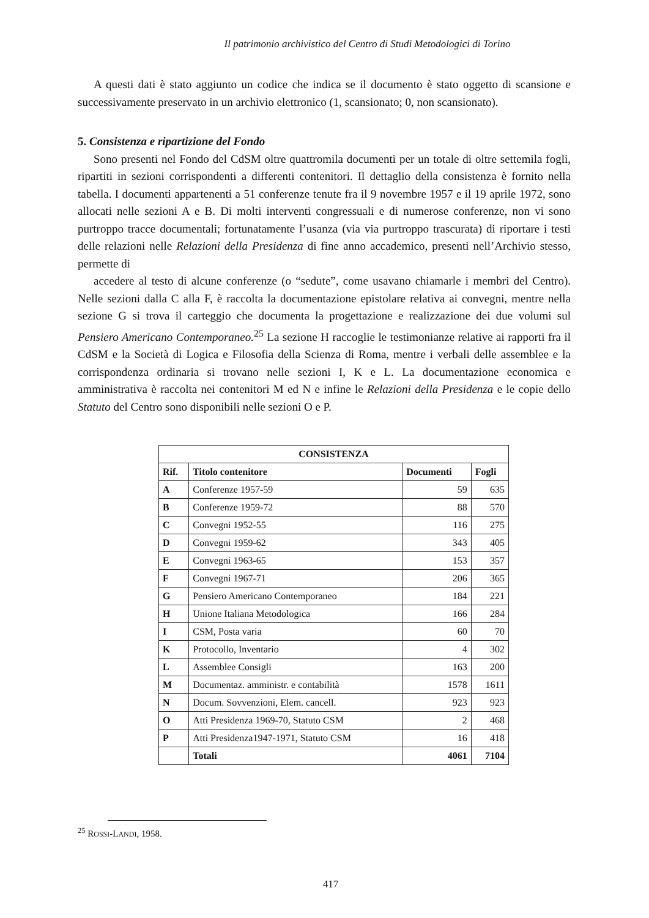Il patrimonio archivistico del Centro di Studi Metodologici di Torino
A questi dati è stato aggiunto un codice che indica se il documento è stato oggetto di scansione e successivamente preservato in un archivio elettronico (1, scansionato; 0, non scansionato).
5. Consistenza e ripartizione del Fondo
Sono presenti nel Fondo del CdSM oltre quattromila documenti per un totale di oltre settemila fogli, ripartiti in sezioni corrispondenti a differenti contenitori. Il dettaglio della consistenza è fornito nella tabella. I documenti appartenenti a 51 conferenze tenute fra il 9 novembre 1957 e il 19 aprile 1972, sono allocati nelle sezioni A e B. Di molti interventi congressuali e di numerose conferenze, non vi sono purtroppo tracce documentali; fortunatamente l’usanza (via via purtroppo trascurata) di riportare i testi delle relazioni nelle Relazioni della Presidenza di fine anno accademico, presenti nell’Archivio stesso, permette di
accedere al testo di alcune conferenze (o “sedute”, come usavano chiamarle i membri del Centro). Nelle sezioni dalla C alla F, è raccolta la documentazione epistolare relativa ai convegni, mentre nella sezione G si trova il carteggio che documenta la progettazione e realizzazione dei due volumi sul Pensiero Americano Contemporaneo.<sup>25</sup> La sezione H raccoglie le testimonianze relative ai rapporti fra il CdSM e la Società di Logica e Filosofia della Scienza di Roma, mentre i verbali delle assemblee e la corrispondenza ordinaria si trovano nelle sezioni I, K e L. La documentazione economica e amministrativa è raccolta nei contenitori M ed N e infine le Relazioni della Presidenza e le copie dello Statuto del Centro sono disponibili nelle sezioni O e P.
| CONSISTENZA | | | |
| --- | --- | --- | --- |
| Rif. | Titolo contenitore | Documenti | Fogli |
| A | Conferenze 1957-59 | 59 | 635 |
| B | Conferenze 1959-72 | 88 | 570 |
| C | Convegni 1952-55 | 116 | 275 |
| D | Convegni 1959-62 | 343 | 405 |
| E | Convegni 1963-65 | 153 | 357 |
| F | Convegni 1967-71 | 206 | 365 |
| G | Pensiero Americano Contemporaneo | 184 | 221 |
| H | Unione Italiana Metodologica | 166 | 284 |
| I | CSM, Posta varia | 60 | 70 |
| K | Protocollo, Inventario | 4 | 302 |
| L | Assemblee Consigli | 163 | 200 |
| M | Documentaz. amministr. e contabilità | 1578 | 1611 |
| N | Docum. Sovvenzioni, Elem. cancell. | 923 | 923 |
| O | Atti Presidenza 1969-70, Statuto CSM | 2 | 468 |
| P | Atti Presidenza1947-1971, Statuto CSM | 16 | 418 |
| | Totali | 4061 | 7104 |
<sup>25</sup> ROSSI-LANDI, 1958.
417